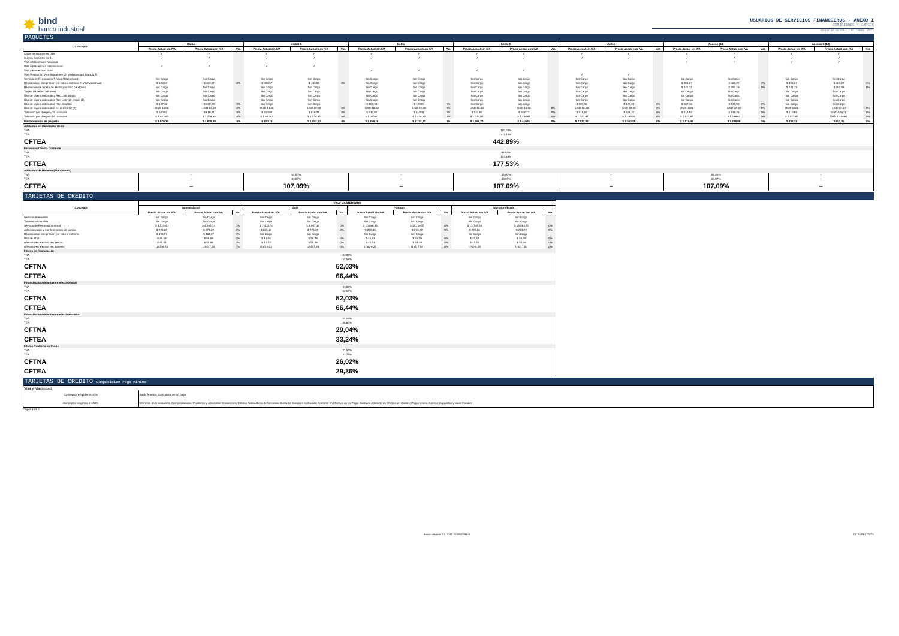✸
bind
banco industrial
USUARIOS DE SERVICIOS FINANCIEROS - ANEXO I
COMISIONES Y CARGOS
VIGENCIA DESDE: DICIEMBRE 2021
PAQUETES
| Concepto | Global | | | Global S | | | Estilo | | | Estilo S | | | Zafiro | | | Acceso (13) | | | Acceso S (13) | | |
| --- | --- | --- | --- | --- | --- | --- | --- | --- | --- | --- | --- | --- | --- | --- | --- | --- | --- | --- | --- | --- | --- |
| | Precio Actual sin IVA | Precio Actual con IVA | Var. | Precio Actual sin IVA | Precio Actual con IVA | Var. | Precio Actual sin IVA | Precio Actual con IVA | Var. | Precio Actual sin IVA | Precio Actual con IVA | Var. | Precio Actual sin IVA | Precio Actual con IVA | Var. | Precio Actual sin IVA | Precio Actual con IVA | Var. | Precio Actual sin IVA | Precio Actual con IVA | Var. |
| Cajas de ahorros en U$S | ✓ | ✓ | | ✓ | ✓ | | ✓ | ✓ | | ✓ | ✓ | | ✓ | ✓ | | ✓ | ✓ | | ✓ | ✓ | |
| Cuenta Corriente en $ | ✓ | ✓ | | ✓ | ✓ | | ✓ | ✓ | | ✓ | ✓ | | ✓ | ✓ | | ✓ | ✓ | | ✓ | ✓ | |
| Visa o Mastercard Nacional | | | | | | | | | | | | | | | | ✓ | ✓ | | ✓ | ✓ | |
| Visa o Mastercard Internacional | ✓ | ✓ | | ✓ | ✓ | | | | | | | | | | | | | | | | |
| Visa y Mastercard Gold | | | | | | | ✓ | ✓ | | ✓ | ✓ | | | | | | | | | | |
| Visa Platinum o Visa Signature (12) y Mastercard Black (12) | | | | | | | | | | | | | ✓ | ✓ | | | | | | | |
| Servicio de Renovación T. Visa / Mastercard | Sin Cargo | Sin Cargo | | Sin Cargo | Sin Cargo | | Sin Cargo | Sin Cargo | | Sin Cargo | Sin Cargo | | Sin Cargo | Sin Cargo | | Sin Cargo | Sin Cargo | | Sin Cargo | Sin Cargo | |
| Reposición o reimpresión por robo o extravío T. Visa/Mastercard | $ 398,57 | $ 482,27 | 0% | $ 398,57 | $ 482,27 | 0% | Sin Cargo | Sin Cargo | | Sin Cargo | Sin Cargo | | Sin Cargo | Sin Cargo | | $ 398,57 | $ 482,27 | 0% | $ 398,57 | $ 482,27 | 0% |
| Reposición de tarjeta de débito por robo o extravío | Sin Cargo | Sin Cargo | | Sin Cargo | Sin Cargo | | Sin Cargo | Sin Cargo | | Sin Cargo | Sin Cargo | | Sin Cargo | Sin Cargo | | $ 241,72 | $ 292,48 | 0% | $ 241,72 | $ 292,48 | 0% |
| Tarjeta de débito adicional | Sin Cargo | Sin Cargo | | Sin Cargo | Sin Cargo | | Sin Cargo | Sin Cargo | | Sin Cargo | Sin Cargo | | Sin Cargo | Sin Cargo | | Sin Cargo | Sin Cargo | | Sin Cargo | Sin Cargo | |
| Uso de cajero automático Red Link propio | Sin Cargo | Sin Cargo | | Sin Cargo | Sin Cargo | | Sin Cargo | Sin Cargo | | Sin Cargo | Sin Cargo | | Sin Cargo | Sin Cargo | | Sin Cargo | Sin Cargo | | Sin Cargo | Sin Cargo | |
| Uso de cajero automático Red Link NO propio (1) | Sin Cargo | Sin Cargo | | Sin Cargo | Sin Cargo | | Sin Cargo | Sin Cargo | | Sin Cargo | Sin Cargo | | Sin Cargo | Sin Cargo | | Sin Cargo | Sin Cargo | | Sin Cargo | Sin Cargo | |
| Uso de cajero automático Red Banelco | $ 107,38 | $ 129,93 | 0% | Sin Cargo | Sin Cargo | | $ 107,38 | $ 129,93 | 0% | Sin Cargo | Sin Cargo | | $ 107,38 | $ 129,93 | 0% | $ 107,38 | $ 129,93 | 0% | Sin Cargo | Sin Cargo | |
| Uso de cajero automatico en el exterior (9) | USD 18,68 | USD 22,60 | 0% | USD 18,68 | USD 22,60 | 0% | USD 18,68 | USD 22,60 | 0% | USD 18,68 | USD 18,68 | 0% | USD 18,68 | USD 22,60 | 0% | USD 18,68 | USD 22,60 | 0% | USD 18,68 | USD 22,60 | 0% |
| Talonario por cheque - 25 unidades | $ 510,92 | $ 618,21 | 0% | $ 510,92 | $ 618,21 | 0% | $ 510,92 | $ 618,21 | 0% | $ 510,92 | $ 618,21 | 0% | $ 510,92 | $ 618,21 | 0% | $ 510,92 | $ 618,21 | 0% | $ 510,92 | USD 618,21 | 0% |
| Talonario por cheque - 50 unidades | $ 1.023,82 | $ 1.238,82 | 0% | $ 1.023,82 | $ 1.238,82 | 0% | $ 1.023,82 | $ 1.238,82 | 0% | $ 1.023,82 | $ 1.238,82 | 0% | $ 1.023,82 | $ 1.238,82 | 0% | $ 1.023,82 | $ 1.238,82 | 0% | $ 1.023,82 | USD 1.238,82 | 0% |
| Mantenimiento de paquete | $ 1.570,32 | $ 1.900,09 | 0% | $ 870,74 | $ 1.053,60 | 0% | $ 2.259,76 | $ 2.734,31 | 0% | $ 1.165,34 | $ 1.410,07 | 0% | $ 2.933,88 | $ 3.550,00 | 0% | $ 1.016,44 | $ 1.229,89 | 0% | $ 498,72 | $ 603,45 | 0% |
| Adelantos en Cuenta Corriente | | | | | | | | | | | | | | | | | | | | | |
| TNA | 150,00% | | | | | | | | | | | | | | | | | | | | |
| TEA | 311,44% | | | | | | | | | | | | | | | | | | | | |
| CFTEA | 442,89% | | | | | | | | | | | | | | | | | | | | |
| Exceso en Cuenta Corriente | | | | | | | | | | | | | | | | | | | | | |
| TNA | 88,00% | | | | | | | | | | | | | | | | | | | | |
| TEA | 133,88% | | | | | | | | | | | | | | | | | | | | |
| CFTEA | 177,53% | | | | | | | | | | | | | | | | | | | | |
| Adelantos de Haberes (Plan Sueldo) | | | | | | | | | | | | | | | | | | | | | |
| TNA | – | | | 62,00% | | | – | | | 62,00% | | | – | | | 62,00% | | | – | | |
| TEA | – | | | 83,07% | | | – | | | 83,07% | | | – | | | 83,07% | | | – | | |
| CFTEA | – | | | 107,09% | | | – | | | 107,09% | | | – | | | 107,09% | | | – | | |
TARJETAS DE CREDITO
| Concepto | VISA/ MASTERCARD | | | | | | | | | | | |
| --- | --- | --- | --- | --- | --- | --- | --- | --- | --- | --- | --- | --- |
| | Internacional | | | Gold | | | Platinum | | | Signature/Black | | |
| | Precio Actual sin IVA | Precio Actual con IVA | Var. | Precio Actual sin IVA | Precio Actual con IVA | Var. | Precio Actual sin IVA | Precio Actual con IVA | Var. | Precio Actual sin IVA | Precio Actual con IVA | Var. |
| Servicio de emisión | Sin Cargo | Sin Cargo | | Sin Cargo | Sin Cargo | | Sin Cargo | Sin Cargo | | Sin Cargo | Sin Cargo | |
| Tarjetas adicionales | Sin Cargo | Sin Cargo | | Sin Cargo | Sin Cargo | | Sin Cargo | Sin Cargo | | Sin Cargo | Sin Cargo | |
| Servicio de Renovación anual | $ 3.525,40 | $ 4.265,74 | 0% | $ 7.402,74 | $ 8.957,31 | 0% | $ 10.098,82 | $ 12.219,57 | 0% | $ 13.705,54 | $ 16.583,70 | 0% |
| Administración y mantenimiento de cuenta | $ 225,86 | $ 273,29 | 0% | $ 225,86 | $ 273,29 | 0% | $ 225,86 | $ 273,29 | 0% | $ 225,86 | $ 273,29 | 0% |
| Reposición o reimpresión por robo o extravío | $ 398,57 | $ 482,27 | 0% | Sin Cargo | Sin Cargo | | Sin Cargo | Sin Cargo | | Sin Cargo | Sin Cargo | |
| Uso de ATM | $ 45,53 | $ 55,09 | 0% | $ 45,53 | $ 55,09 | 0% | $ 45,53 | $ 55,09 | 0% | $ 45,53 | $ 55,09 | 0% |
| Adelanto en efectivo (en pesos) | $ 45,53 | $ 55,09 | 0% | $ 45,53 | $ 55,09 | 0% | $ 45,53 | $ 55,09 | 0% | $ 45,53 | $ 55,09 | 0% |
| Adelanto en efectivo (en dólares) | USD 6,23 | USD 7,54 | 0% | USD 6,23 | USD 7,54 | 0% | USD 6,23 | USD 7,54 | 0% | USD 6,23 | USD 7,54 | 0% |
| Interés de financiación | | | | | | | | | | | | |
| TNA | 43,00% | | | | | | | | | | | |
| TEA | 52,59% | | | | | | | | | | | |
| CFTNA | 52,03% | | | | | | | | | | | |
| CFTEA | 66,44% | | | | | | | | | | | |
| Financiación adelantos en efectivo local | | | | | | | | | | | | |
| TNA | 43,00% | | | | | | | | | | | |
| TEA | 52,59% | | | | | | | | | | | |
| CFTNA | 52,03% | | | | | | | | | | | |
| CFTEA | 66,44% | | | | | | | | | | | |
| Financiación adelantos en efectivo exterior | | | | | | | | | | | | |
| TNA | 24,00% | | | | | | | | | | | |
| TEA | 26,83% | | | | | | | | | | | |
| CFTNA | 29,04% | | | | | | | | | | | |
| CFTEA | 33,24% | | | | | | | | | | | |
| Interés Punitorio en Pesos | | | | | | | | | | | | |
| TNA | 21,50% | | | | | | | | | | | |
| TEA | 23,75% | | | | | | | | | | | |
| CFTNA | 26,02% | | | | | | | | | | | |
| CFTEA | 29,36% | | | | | | | | | | | |
TARJETAS DE CREDITO Composición Pago Mínimo
| Visa y Mastercad | |
| Conceptos exigibles al 10% | Saldo Anterior; Consumos en un pago |
| Conceptos exigibles al 100% | Intereses de financiación, Compensatorios, Punitorios y Adelantos; Comisiones; Débitos Automáticos de Servicios; Cuota de Compras en Cuotas; Adelanto en Efectivo en un Pago; Cuota de Adelanto en Efectivo en Cuotas; Pago mínimo Anterior; Impuestos y tasas Fiscales |
Página 1 de 4
Banco Industrial S.A. CUIT: 30-68502995-9 CC 014PF 12/2021